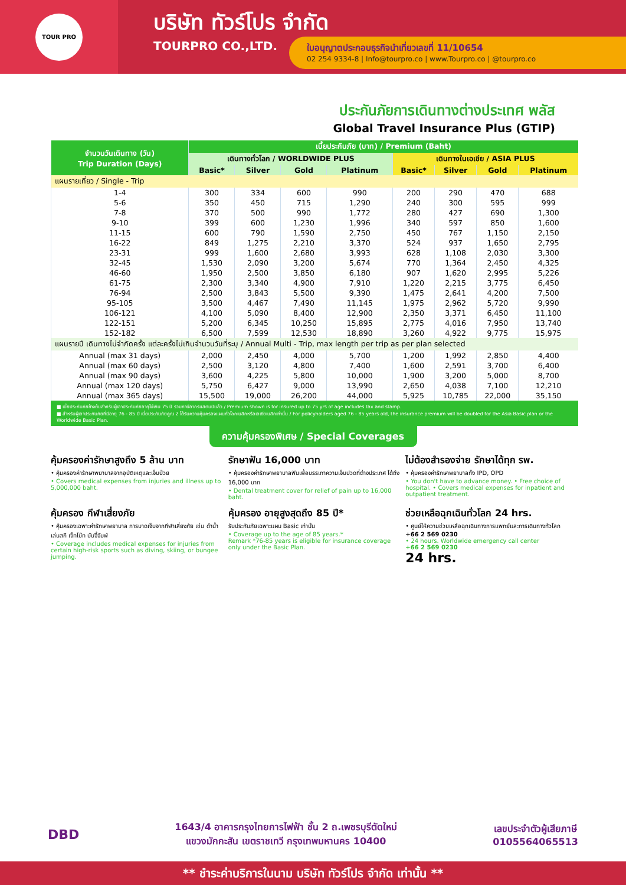TOUR PRO
บริษัท ทัวร์โปร จำกัด
TOURPRO CO.,LTD.
ใบอนุญาตประกอบธุรกิจนำเที่ยวเลขที่ 11/10654
02 254 9334-8 | Info@tourpro.co | www.Tourpro.co | @tourpro.co
ประกันภัยการเดินทางต่างประเทศ พลัส
Global Travel Insurance Plus (GTIP)
| จำนวนวันเดินทาง (วัน) Trip Duration (Days) | เบี้ยประกันภัย (บาท) / Premium (Baht) | | | | | | | |
| --- | --- | --- | --- | --- | --- | --- | --- | --- |
| | เดินทางทั่วโลก / WORLDWIDE PLUS | | | | เดินทางในเอเชีย / ASIA PLUS | | | |
| | Basic* | Silver | Gold | Platinum | Basic* | Silver | Gold | Platinum |
| แผนรายเที่ยว / Single - Trip | | | | | | | | |
| 1-4 | 300 | 334 | 600 | 990 | 200 | 290 | 470 | 688 |
| 5-6 | 350 | 450 | 715 | 1,290 | 240 | 300 | 595 | 999 |
| 7-8 | 370 | 500 | 990 | 1,772 | 280 | 427 | 690 | 1,300 |
| 9-10 | 399 | 600 | 1,230 | 1,996 | 340 | 597 | 850 | 1,600 |
| 11-15 | 600 | 790 | 1,590 | 2,750 | 450 | 767 | 1,150 | 2,150 |
| 16-22 | 849 | 1,275 | 2,210 | 3,370 | 524 | 937 | 1,650 | 2,795 |
| 23-31 | 999 | 1,600 | 2,680 | 3,993 | 628 | 1,108 | 2,030 | 3,300 |
| 32-45 | 1,530 | 2,090 | 3,200 | 5,674 | 770 | 1,364 | 2,450 | 4,325 |
| 46-60 | 1,950 | 2,500 | 3,850 | 6,180 | 907 | 1,620 | 2,995 | 5,226 |
| 61-75 | 2,300 | 3,340 | 4,900 | 7,910 | 1,220 | 2,215 | 3,775 | 6,450 |
| 76-94 | 2,500 | 3,843 | 5,500 | 9,390 | 1,475 | 2,641 | 4,200 | 7,500 |
| 95-105 | 3,500 | 4,467 | 7,490 | 11,145 | 1,975 | 2,962 | 5,720 | 9,990 |
| 106-121 | 4,100 | 5,090 | 8,400 | 12,900 | 2,350 | 3,371 | 6,450 | 11,100 |
| 122-151 | 5,200 | 6,345 | 10,250 | 15,895 | 2,775 | 4,016 | 7,950 | 13,740 |
| 152-182 | 6,500 | 7,599 | 12,530 | 18,890 | 3,260 | 4,922 | 9,775 | 15,975 |
| แผนรายปี เดินทางไม่จำกัดครั้ง แต่ละครั้งไม่เกินจำนวนวันที่ระบุ / Annual Multi - Trip, max length per trip as per plan selected | | | | | | | | |
| Annual (max 31 days) | 2,000 | 2,450 | 4,000 | 5,700 | 1,200 | 1,992 | 2,850 | 4,400 |
| Annual (max 60 days) | 2,500 | 3,120 | 4,800 | 7,400 | 1,600 | 2,591 | 3,700 | 6,400 |
| Annual (max 90 days) | 3,600 | 4,225 | 5,800 | 10,000 | 1,900 | 3,200 | 5,000 | 8,700 |
| Annual (max 120 days) | 5,750 | 6,427 | 9,000 | 13,990 | 2,650 | 4,038 | 7,100 | 12,210 |
| Annual (max 365 days) | 15,500 | 19,000 | 26,200 | 44,000 | 5,925 | 10,785 | 22,000 | 35,150 |
■ เบี้ยประกันภัยข้างต้นสำหรับผู้เอาประกันภัยอายุไม่เกิน 75 ปี รวมภาษีอากรแสตมป์แล้ว / Premium shown is for insured up to 75 yrs of age includes tax and stamp.
■ สำหรับผู้เอาประกันภัยที่มีอายุ 76 - 85 ปี เบี้ยประกันภัยคูณ 2 ได้รับความคุ้มครองแผนทั่วโลกเบสิกหรือเอเชียเบสิกเท่านั้น / For policyholders aged 76 - 85 years old, the insurance premium will be doubled for the Asia Basic plan or the Worldwide Basic Plan.
ความคุ้มครองพิเศษ / Special Coverages
คุ้มครองค่ารักษาสูงถึง 5 ล้าน บาท
• คุ้มครองค่ารักษาพยาบาลจากอุบัติเหตุและเจ็บป่วย
• Covers medical expenses from injuries and illness up to 5,000,000 baht.
รักษาฟัน 16,000 บาท
• คุ้มครองค่ารักษาพยาบาลฟันเพื่อบรรเทาความเจ็บปวดที่ต่างประเทศ ได้ถึง 16,000 บาท
• Dental treatment cover for relief of pain up to 16,000 baht.
ไม่ต้องสำรองจ่าย รักษาได้ทุก รพ.
• คุ้มครองค่ารักษาพยาบาลทั้ง IPD, OPD
• You don't have to advance money. • Free choice of hospital. • Covers medical expenses for inpatient and outpatient treatment.
คุ้มครอง กีฬาเสี่ยงภัย
• คุ้มครองเฉพาะค่ารักษาพยาบาล การบาดเจ็บจากกีฬาเสี่ยงภัย เช่น ดำน้ำ เล่นสกี เจ็ทโบ๊ท บันจี้จัมพ์
• Coverage includes medical expenses for injuries from certain high-risk sports such as diving, skiing, or bungee jumping.
คุ้มครอง อายุสูงสุดถึง 85 ปี*
รับประกันภัยเฉพาะแผน Basic เท่านั้น
• Coverage up to the age of 85 years.*
Remark *76-85 years is eligible for insurance coverage only under the Basic Plan.
ช่วยเหลือฉุกเฉินทั่วโลก 24 hrs.
• ศูนย์ให้ความช่วยเหลือฉุกเฉินทางการแพทย์และการเดินทางทั่วโลก
+66 2 569 0230
• 24 hours. Worldwide emergency call center
+66 2 569 0230
24 hrs.
DBD
1643/4 อาคารกรุงไทยการไฟฟ้า ชั้น 2 ถ.เพชรบุรีตัดใหม่
แขวงมักกะสัน เขตราชเทวี กรุงเทพมหานคร 10400
เลขประจำตัวผู้เสียภาษี
0105564065513
** ชำระค่าบริการในนาม บริษัท ทัวร์โปร จำกัด เท่านั้น **